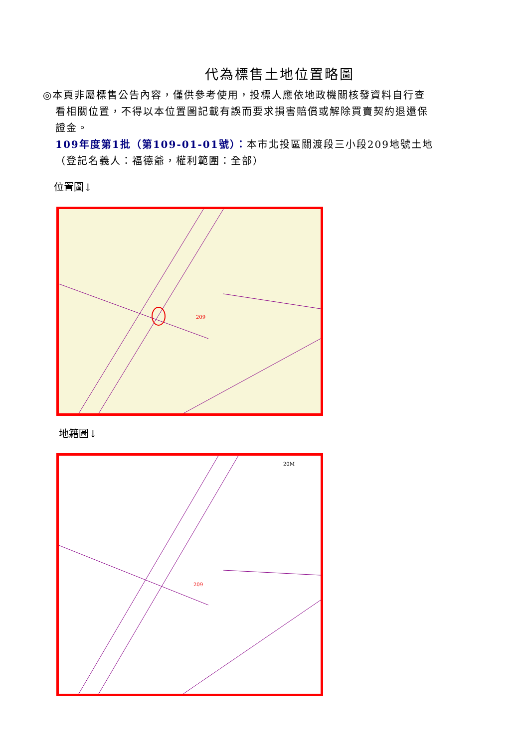代為標售土地位置略圖
◎本頁非屬標售公告內容，僅供參考使用，投標人應依地政機關核發資料自行查
看相關位置，不得以本位置圖記載有誤而要求損害賠償或解除買賣契約退還保
證金。
109年度第1批（第109-01-01號）：本市北投區關渡段三小段209地號土地
（登記名義人：福德爺，權利範圍：全部）
位置圖↓
209
地籍圖↓
209
20M